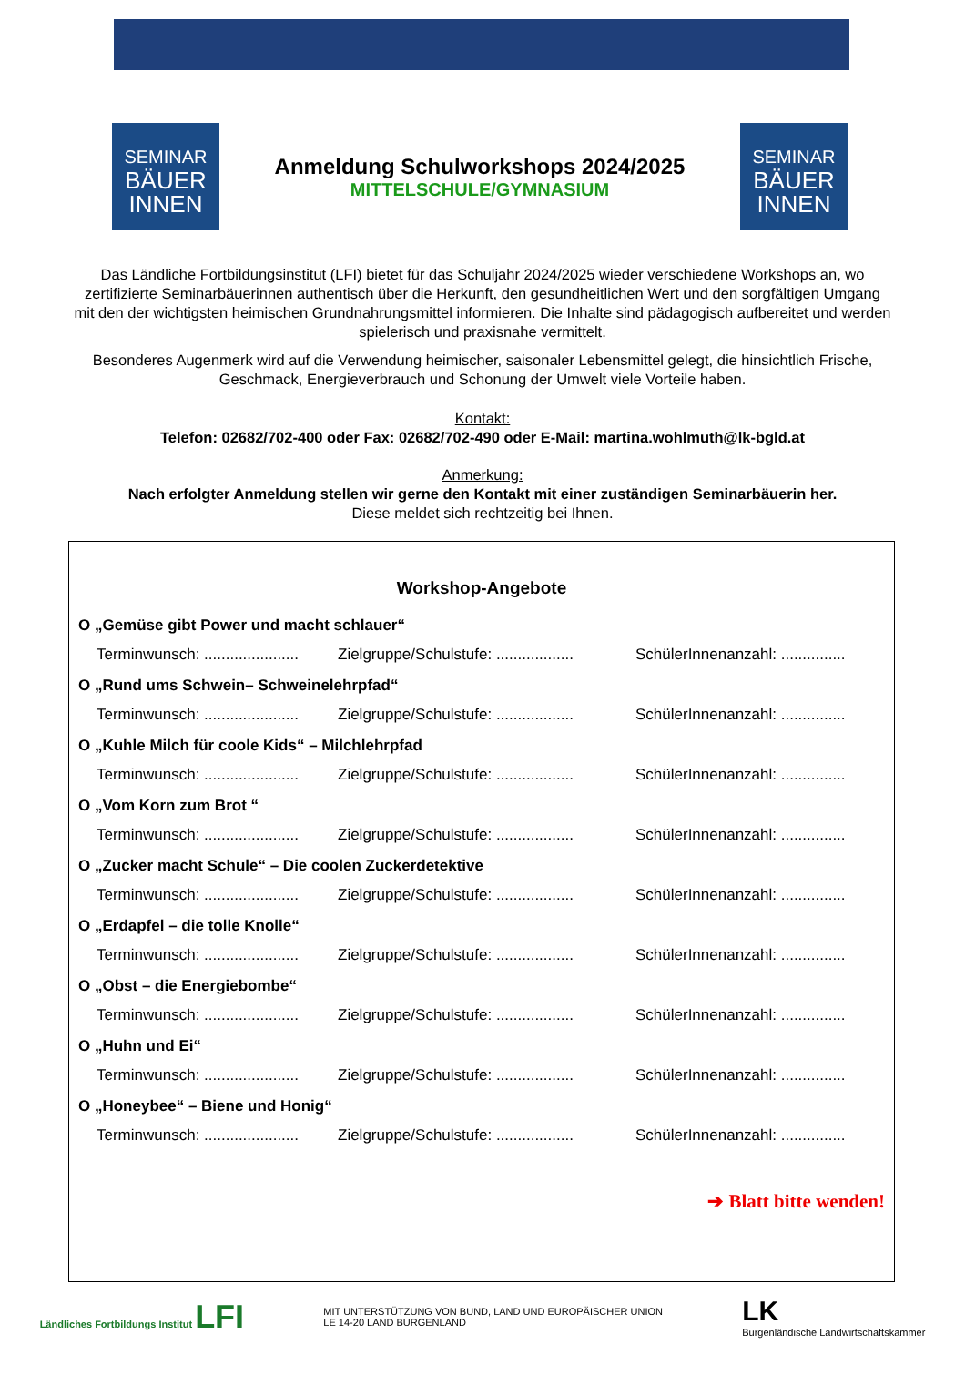SEMINAR
BÄUER
INNEN
Anmeldung Schulworkshops 2024/2025
MITTELSCHULE/GYMNASIUM
SEMINAR
BÄUER
INNEN
Das Ländliche Fortbildungsinstitut (LFI) bietet für das Schuljahr 2024/2025 wieder verschiedene Workshops an, wo zertifizierte Seminarbäuerinnen authentisch über die Herkunft, den gesundheitlichen Wert und den sorgfälti­gen Umgang mit den der wichtigsten heimischen Grundnahrungsmittel informieren. Die Inhalte sind pädagogisch aufbereitet und werden spielerisch und praxisnahe vermittelt.
Besonderes Augenmerk wird auf die Verwendung heimischer, saisonaler Lebensmittel gelegt, die hinsichtlich Frische, Geschmack, Energieverbrauch und Schonung der Umwelt viele Vorteile haben.
Kontakt:
Telefon: 02682/702-400 oder Fax: 02682/702-490 oder E-Mail: martina.wohlmuth@lk-bgld.at
Anmerkung:
Nach erfolgter Anmeldung stellen wir gerne den Kontakt mit einer zuständigen Seminarbäuerin her.
Diese meldet sich rechtzeitig bei Ihnen.
Workshop-Angebote
O „Gemüse gibt Power und macht schlauer“
Terminwunsch: ...................... Zielgruppe/Schulstufe: .................. SchülerInnenanzahl: ...............
O „Rund ums Schwein– Schweinelehrpfad“
Terminwunsch: ...................... Zielgruppe/Schulstufe: .................. SchülerInnenanzahl: ...............
O „Kuhle Milch für coole Kids“ – Milchlehrpfad
Terminwunsch: ...................... Zielgruppe/Schulstufe: .................. SchülerInnenanzahl: ...............
O „Vom Korn zum Brot “
Terminwunsch: ...................... Zielgruppe/Schulstufe: .................. SchülerInnenanzahl: ...............
O „Zucker macht Schule“ – Die coolen Zuckerdetektive
Terminwunsch: ...................... Zielgruppe/Schulstufe: .................. SchülerInnenanzahl: ...............
O „Erdapfel – die tolle Knolle“
Terminwunsch: ...................... Zielgruppe/Schulstufe: .................. SchülerInnenanzahl: ...............
O „Obst – die Energiebombe“
Terminwunsch: ...................... Zielgruppe/Schulstufe: .................. SchülerInnenanzahl: ...............
O „Huhn und Ei“
Terminwunsch: ...................... Zielgruppe/Schulstufe: .................. SchülerInnenanzahl: ...............
O „Honeybee“ – Biene und Honig“
Terminwunsch: ...................... Zielgruppe/Schulstufe: .................. SchülerInnenanzahl: ...............
➔ Blatt bitte wenden!
Ländliches Fortbildungs Institut LFI
MIT UNTERSTÜTZUNG VON BUND, LAND UND EUROPÄISCHER UNION
LE 14-20 LAND BURGENLAND
LK
Burgenländische Landwirtschaftskammer